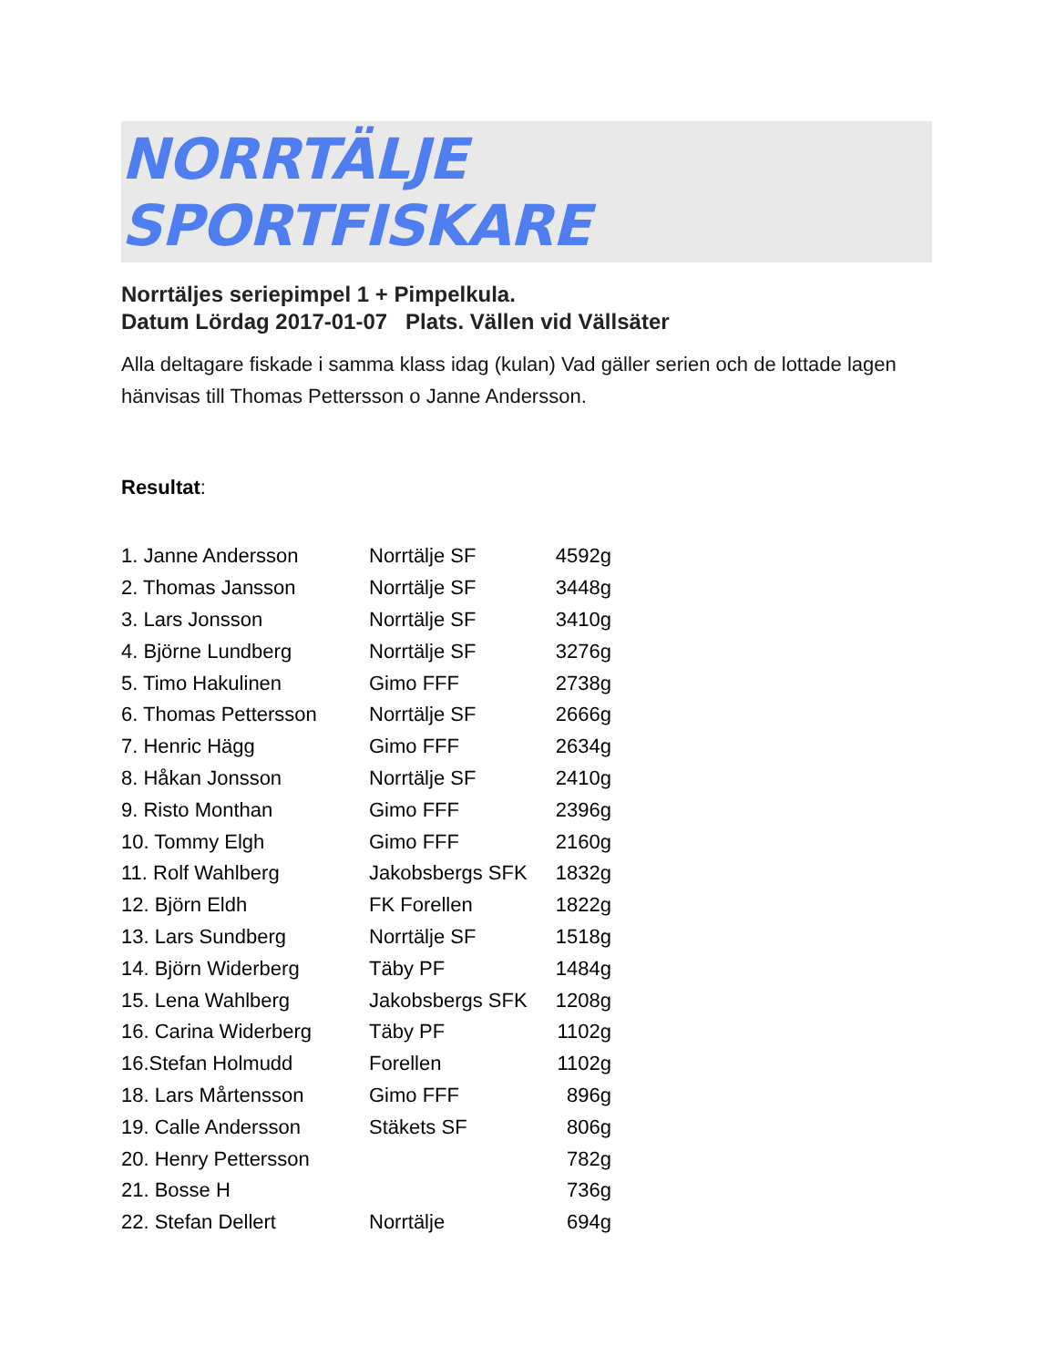NORRTÄLJE SPORTFISKARE
Norrtäljes seriepimpel 1 + Pimpelkula.
Datum Lördag 2017-01-07 Plats. Vällen vid Vällsäter
Alla deltagare fiskade i samma klass idag (kulan) Vad gäller serien och de lottade lagen hänvisas till Thomas Pettersson o Janne Andersson.
Resultat:
| 1. Janne Andersson | Norrtälje SF | 4592g |
| 2. Thomas Jansson | Norrtälje SF | 3448g |
| 3. Lars Jonsson | Norrtälje SF | 3410g |
| 4. Björne Lundberg | Norrtälje SF | 3276g |
| 5. Timo Hakulinen | Gimo FFF | 2738g |
| 6. Thomas Pettersson | Norrtälje SF | 2666g |
| 7. Henric Hägg | Gimo FFF | 2634g |
| 8. Håkan Jonsson | Norrtälje SF | 2410g |
| 9. Risto Monthan | Gimo FFF | 2396g |
| 10. Tommy Elgh | Gimo FFF | 2160g |
| 11. Rolf Wahlberg | Jakobsbergs SFK | 1832g |
| 12. Björn Eldh | FK Forellen | 1822g |
| 13. Lars Sundberg | Norrtälje SF | 1518g |
| 14. Björn Widerberg | Täby PF | 1484g |
| 15. Lena Wahlberg | Jakobsbergs SFK | 1208g |
| 16. Carina Widerberg | Täby PF | 1102g |
| 16.Stefan Holmudd | Forellen | 1102g |
| 18. Lars Mårtensson | Gimo FFF | 896g |
| 19. Calle Andersson | Stäkets SF | 806g |
| 20. Henry Pettersson | | 782g |
| 21. Bosse H | | 736g |
| 22. Stefan Dellert | Norrtälje | 694g |